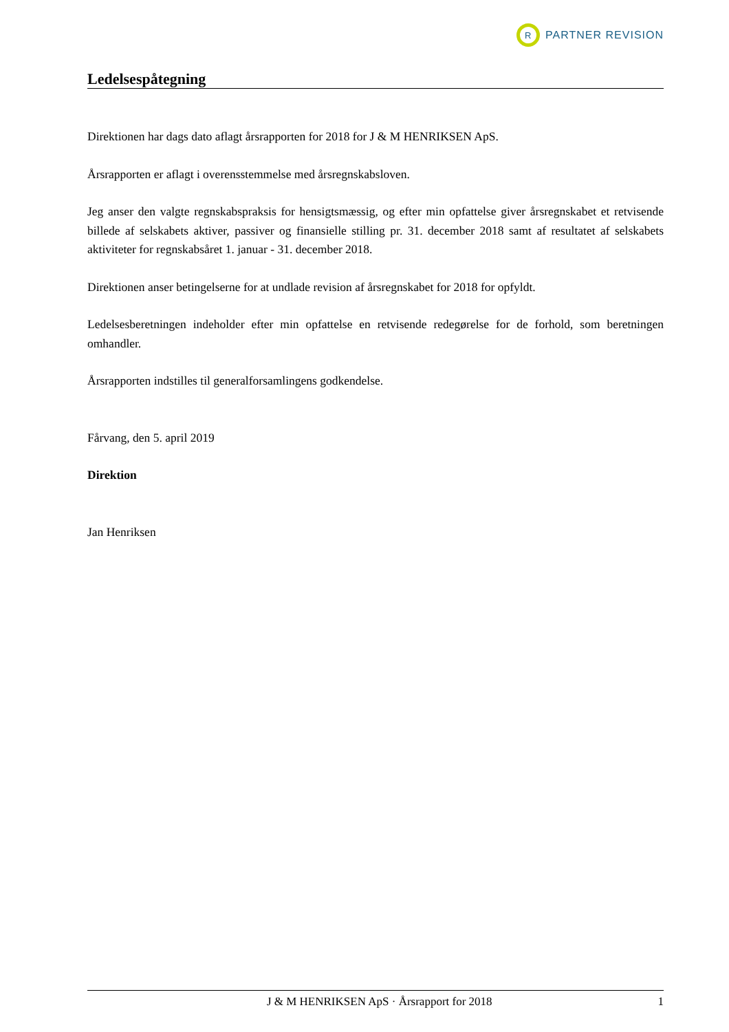R
PARTNER REVISION
Ledelsespåtegning
Direktionen har dags dato aflagt årsrapporten for 2018 for J & M HENRIKSEN ApS.
Årsrapporten er aflagt i overensstemmelse med årsregnskabsloven.
Jeg anser den valgte regnskabspraksis for hensigtsmæssig, og efter min opfattelse giver årsregnskabet et retvisende billede af selskabets aktiver, passiver og finansielle stilling pr. 31. december 2018 samt af resultatet af selskabets aktiviteter for regnskabsåret 1. januar - 31. december 2018.
Direktionen anser betingelserne for at undlade revision af årsregnskabet for 2018 for opfyldt.
Ledelsesberetningen indeholder efter min opfattelse en retvisende redegørelse for de forhold, som beretningen omhandler.
Årsrapporten indstilles til generalforsamlingens godkendelse.
Fårvang, den 5. april 2019
Direktion
Jan Henriksen
J & M HENRIKSEN ApS · Årsrapport for 2018 1